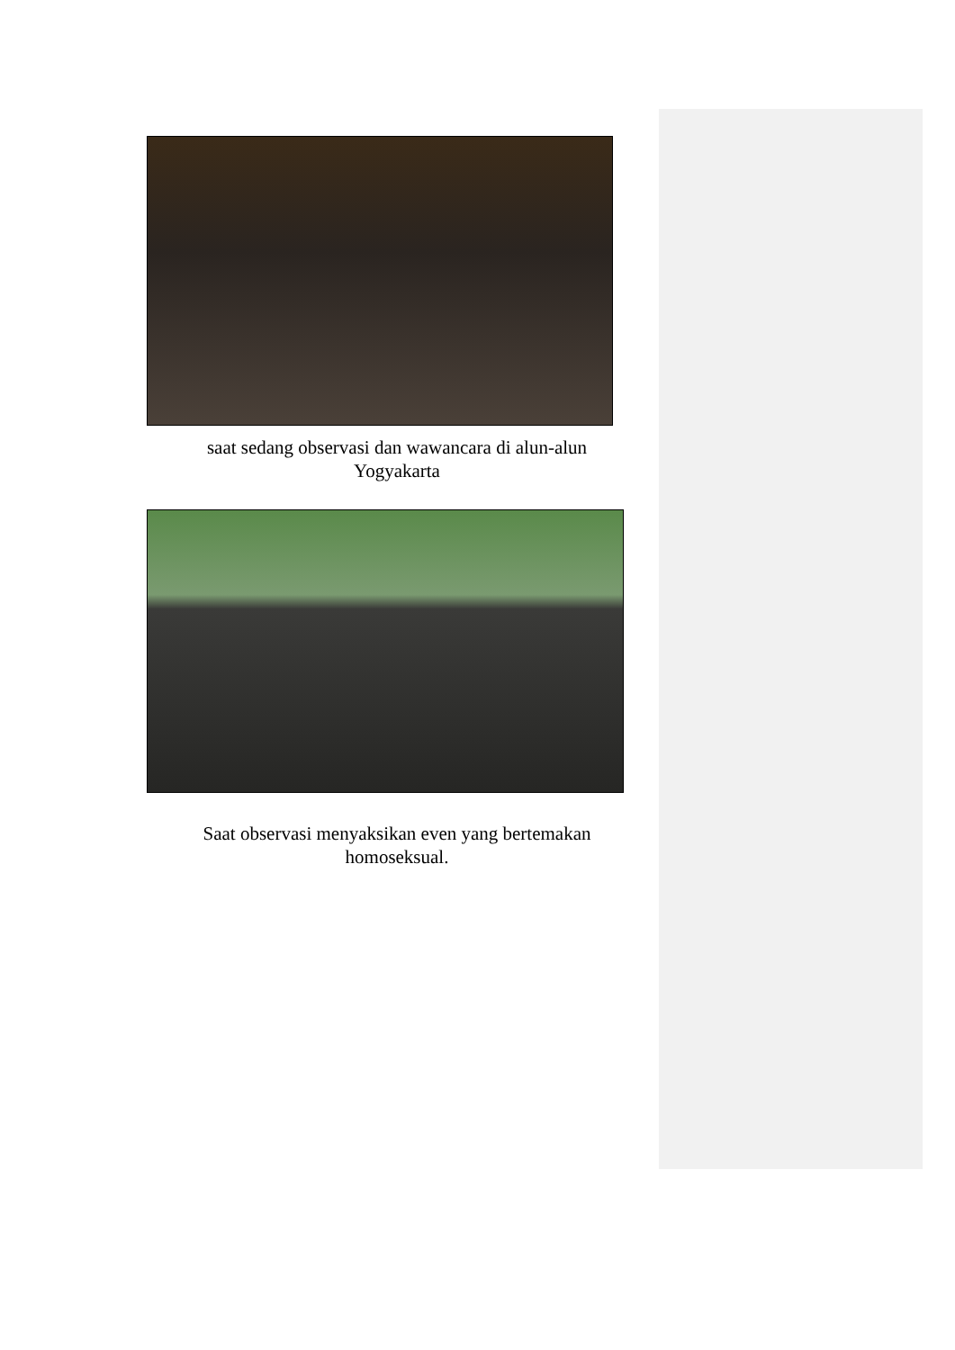saat sedang observasi dan wawancara di alun-alun Yogyakarta
Saat observasi menyaksikan even yang bertemakan homoseksual.